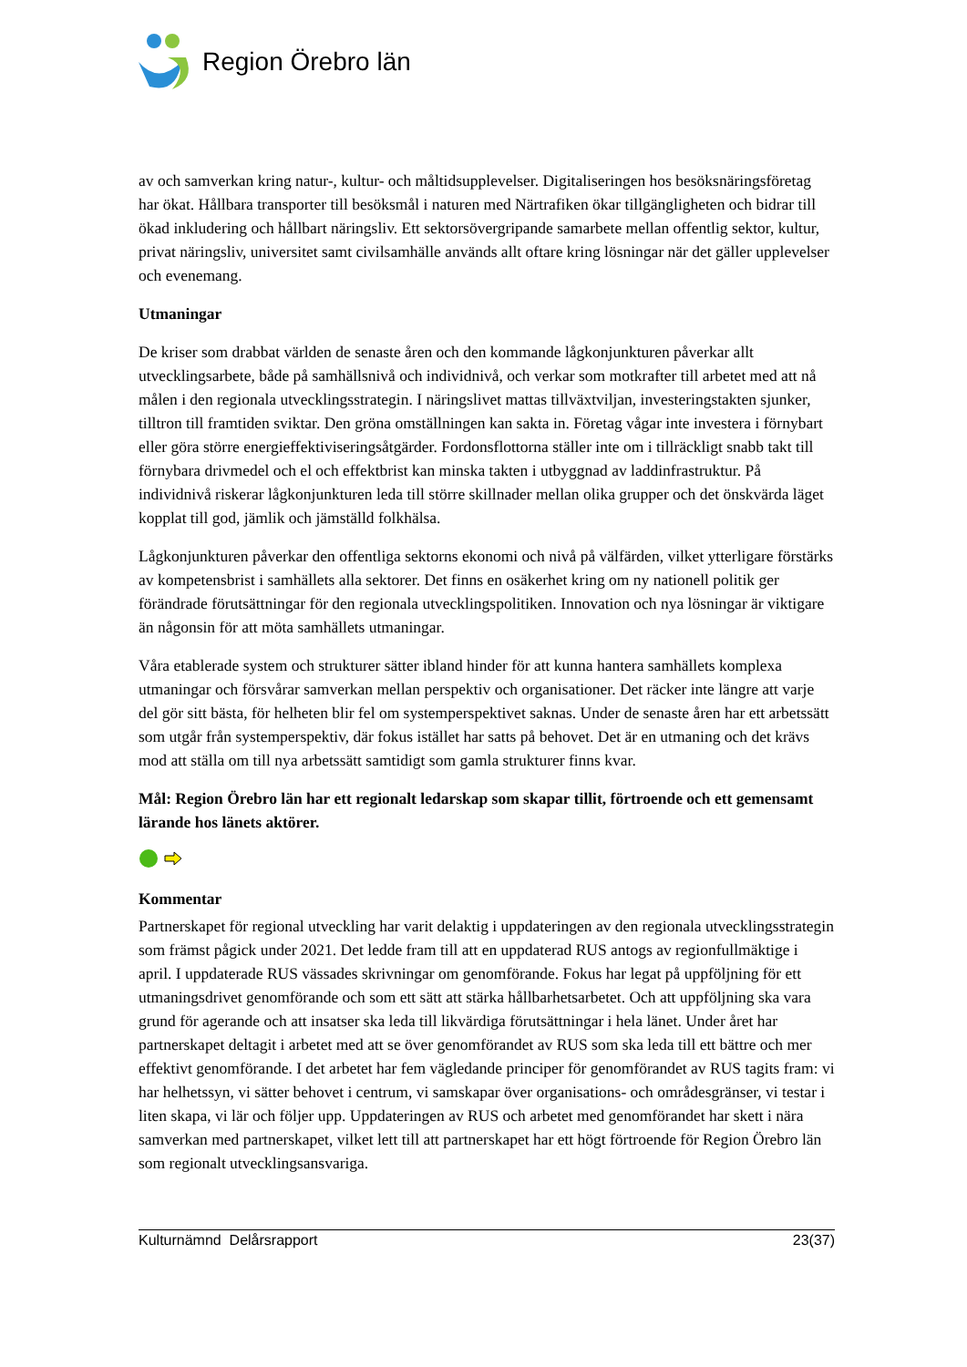Region Örebro län
av och samverkan kring natur-, kultur- och måltidsupplevelser. Digitaliseringen hos besöksnäringsföretag har ökat. Hållbara transporter till besöksmål i naturen med Närtrafiken ökar tillgängligheten och bidrar till ökad inkludering och hållbart näringsliv. Ett sektorsövergripande samarbete mellan offentlig sektor, kultur, privat näringsliv, universitet samt civilsamhälle används allt oftare kring lösningar när det gäller upplevelser och evenemang.
Utmaningar
De kriser som drabbat världen de senaste åren och den kommande lågkonjunkturen påverkar allt utvecklingsarbete, både på samhällsnivå och individnivå, och verkar som motkrafter till arbetet med att nå målen i den regionala utvecklingsstrategin. I näringslivet mattas tillväxtviljan, investeringstakten sjunker, tilltron till framtiden sviktar. Den gröna omställningen kan sakta in. Företag vågar inte investera i förnybart eller göra större energieffektiviseringsåtgärder. Fordonsflottorna ställer inte om i tillräckligt snabb takt till förnybara drivmedel och el och effektbrist kan minska takten i utbyggnad av laddinfrastruktur. På individnivå riskerar lågkonjunkturen leda till större skillnader mellan olika grupper och det önskvärda läget kopplat till god, jämlik och jämställd folkhälsa.
Lågkonjunkturen påverkar den offentliga sektorns ekonomi och nivå på välfärden, vilket ytterligare förstärks av kompetensbrist i samhällets alla sektorer. Det finns en osäkerhet kring om ny nationell politik ger förändrade förutsättningar för den regionala utvecklingspolitiken. Innovation och nya lösningar är viktigare än någonsin för att möta samhällets utmaningar.
Våra etablerade system och strukturer sätter ibland hinder för att kunna hantera samhällets komplexa utmaningar och försvårar samverkan mellan perspektiv och organisationer. Det räcker inte längre att varje del gör sitt bästa, för helheten blir fel om systemperspektivet saknas. Under de senaste åren har ett arbetssätt som utgår från systemperspektiv, där fokus istället har satts på behovet. Det är en utmaning och det krävs mod att ställa om till nya arbetssätt samtidigt som gamla strukturer finns kvar.
Mål: Region Örebro län har ett regionalt ledarskap som skapar tillit, förtroende och ett gemensamt lärande hos länets aktörer.
Kommentar
Partnerskapet för regional utveckling har varit delaktig i uppdateringen av den regionala utvecklingsstrategin som främst pågick under 2021. Det ledde fram till att en uppdaterad RUS antogs av regionfullmäktige i april. I uppdaterade RUS vässades skrivningar om genomförande. Fokus har legat på uppföljning för ett utmaningsdrivet genomförande och som ett sätt att stärka hållbarhetsarbetet. Och att uppföljning ska vara grund för agerande och att insatser ska leda till likvärdiga förutsättningar i hela länet. Under året har partnerskapet deltagit i arbetet med att se över genomförandet av RUS som ska leda till ett bättre och mer effektivt genomförande. I det arbetet har fem vägledande principer för genomförandet av RUS tagits fram: vi har helhetssyn, vi sätter behovet i centrum, vi samskapar över organisations- och områdesgränser, vi testar i liten skapa, vi lär och följer upp. Uppdateringen av RUS och arbetet med genomförandet har skett i nära samverkan med partnerskapet, vilket lett till att partnerskapet har ett högt förtroende för Region Örebro län som regionalt utvecklingsansvariga.
Kulturnämnd Delårsrapport 23(37)